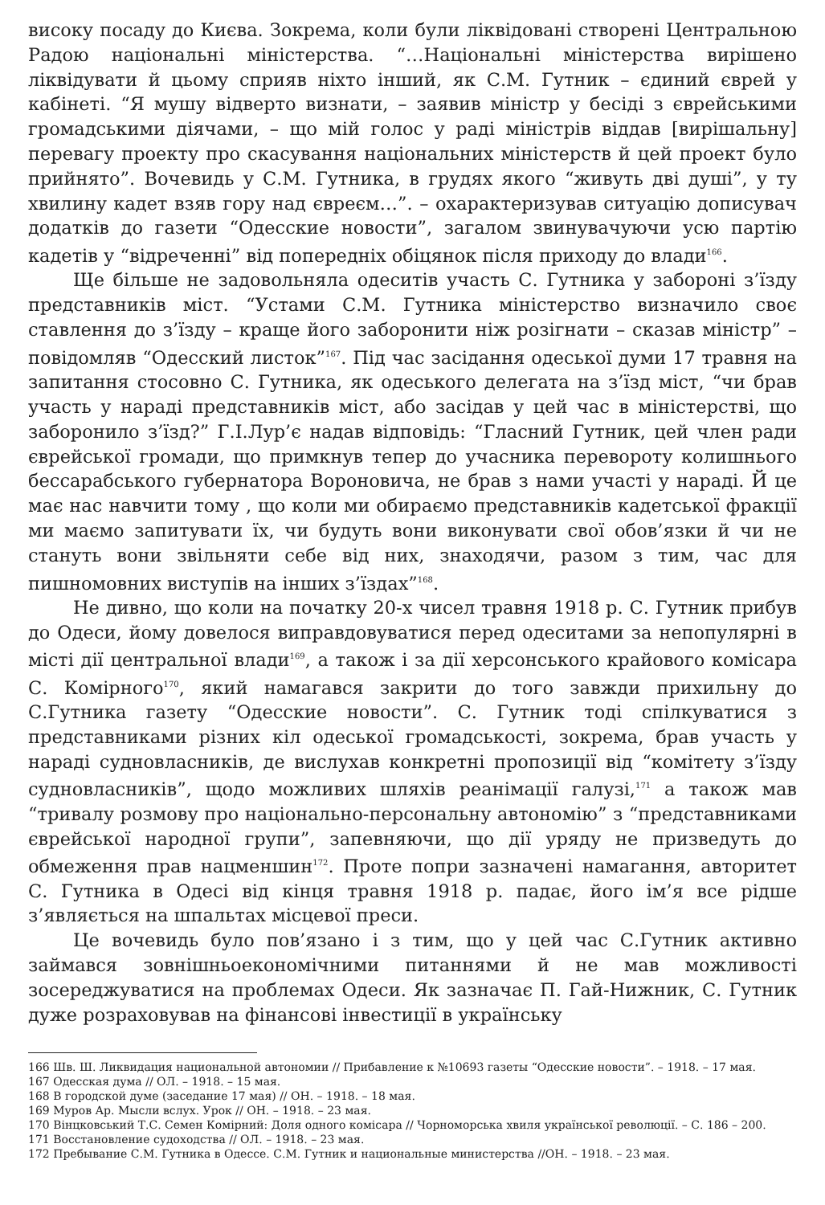високу посаду до Києва. Зокрема, коли були ліквідовані створені Центральною Радою національні міністерства. “…Національні міністерства вирішено ліквідувати й цьому сприяв ніхто інший, як С.М. Гутник – єдиний єврей у кабінеті. “Я мушу відверто визнати, – заявив міністр у бесіді з єврейськими громадськими діячами, – що мій голос у раді міністрів віддав [вирішальну] перевагу проекту про скасування національних міністерств й цей проект було прийнято”. Вочевидь у С.М. Гутника, в грудях якого “живуть дві душі”, у ту хвилину кадет взяв гору над євреєм…”. – охарактеризував ситуацію дописувач додатків до газети “Одесские новости”, загалом звинувачуючи усю партію кадетів у “відреченні” від попередніх обіцянок після приходу до влади<sup>166</sup>.
Ще більше не задовольняла одеситів участь С. Гутника у забороні з’їзду представників міст. “Устами С.М. Гутника міністерство визначило своє ставлення до з’їзду – краще його заборонити ніж розігнати – сказав міністр” – повідомляв “Одесский листок”<sup>167</sup>. Під час засідання одеської думи 17 травня на запитання стосовно С. Гутника, як одеського делегата на з’їзд міст, “чи брав участь у нараді представників міст, або засідав у цей час в міністерстві, що заборонило з’їзд?” Г.І.Лур’є надав відповідь: “Гласний Гутник, цей член ради єврейської громади, що примкнув тепер до учасника перевороту колишнього бессарабського губернатора Вороновича, не брав з нами участі у нараді. Й це має нас навчити тому , що коли ми обираємо представників кадетської фракції ми маємо запитувати їх, чи будуть вони виконувати свої обов’язки й чи не стануть вони звільняти себе від них, знаходячи, разом з тим, час для пишномовних виступів на інших з’їздах”<sup>168</sup>.
Не дивно, що коли на початку 20-х чисел травня 1918 р. С. Гутник прибув до Одеси, йому довелося виправдовуватися перед одеситами за непопулярні в місті дії центральної влади<sup>169</sup>, а також і за дії херсонського крайового комісара С. Комірного<sup>170</sup>, який намагався закрити до того завжди прихильну до С.Гутника газету “Одесские новости”. С. Гутник тоді спілкуватися з представниками різних кіл одеської громадськості, зокрема, брав участь у нараді судновласників, де вислухав конкретні пропозиції від “комітету з’їзду судновласників”, щодо можливих шляхів реанімації галузі,<sup>171</sup> а також мав “тривалу розмову про національно-персональну автономію” з “представниками єврейської народної групи”, запевняючи, що дії уряду не призведуть до обмеження прав нацменшин<sup>172</sup>. Проте попри зазначені намагання, авторитет С. Гутника в Одесі від кінця травня 1918 р. падає, його ім’я все рідше з’являється на шпальтах місцевої преси.
Це вочевидь було пов’язано і з тим, що у цей час С.Гутник активно займався зовнішньоекономічними питаннями й не мав можливості зосереджуватися на проблемах Одеси. Як зазначає П. Гай-Нижник, С. Гутник дуже розраховував на фінансові інвестиції в українську
166 Шв. Ш. Ликвидация национальной автономии // Прибавление к №10693 газеты “Одесские новости”. – 1918. – 17 мая.
167 Одесская дума // ОЛ. – 1918. – 15 мая.
168 В городской думе (заседание 17 мая) // ОН. – 1918. – 18 мая.
169 Муров Ар. Мысли вслух. Урок // ОН. – 1918. – 23 мая.
170 Вінцковський Т.С. Семен Комірний: Доля одного комісара // Чорноморська хвиля української революції. – С. 186 – 200.
171 Восстановление судоходства // ОЛ. – 1918. – 23 мая.
172 Пребывание С.М. Гутника в Одессе. С.М. Гутник и национальные министерства //ОН. – 1918. – 23 мая.